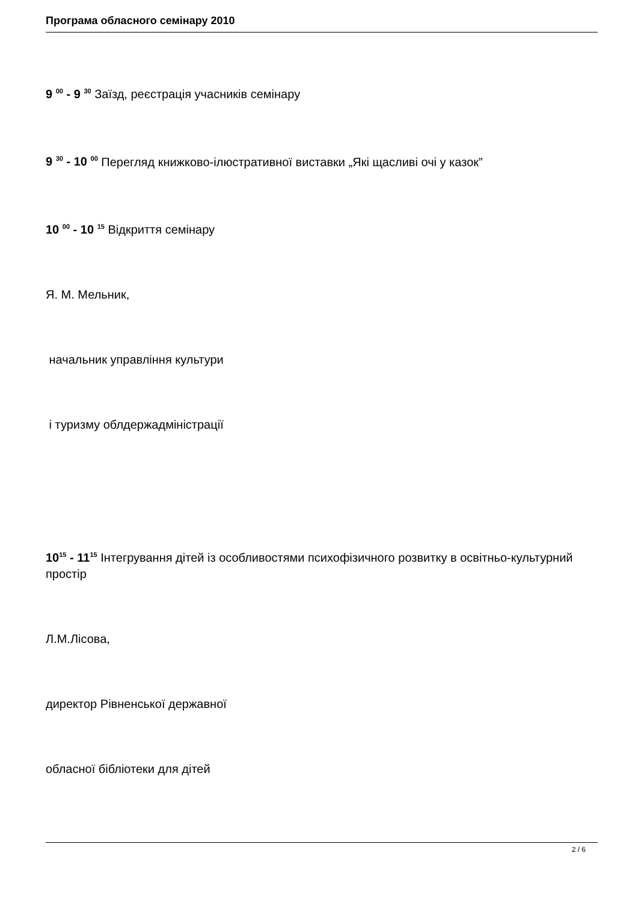Програма обласного семінару 2010
9 <sup>00</sup> - 9 <sup>30</sup> Заїзд, реєстрація учасників семінару
9 <sup>30</sup> - 10 <sup>00</sup> Перегляд книжково-ілюстративної виставки „Які щасливі очі у казок”
10 <sup>00</sup> - 10 <sup>15</sup> Відкриття семінару
Я. М. Мельник,
начальник управління культури
і туризму облдержадміністрації
10<sup>15</sup> - 11<sup>15</sup> Інтегрування дітей із особливостями психофізичного розвитку в освітньо-культурний простір
Л.М.Лісова,
директор Рівненської державної
обласної бібліотеки для дітей
2 / 6